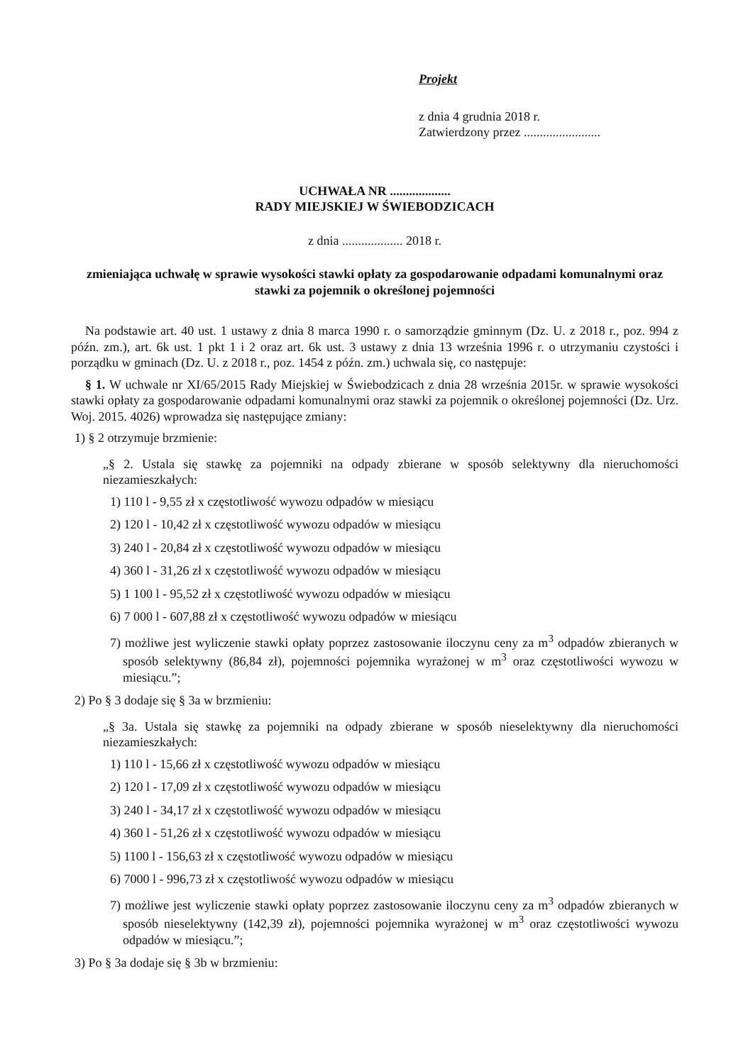Projekt
z dnia 4 grudnia 2018 r.
Zatwierdzony przez ........................
UCHWAŁA NR ...................
RADY MIEJSKIEJ W ŚWIEBODZICACH
z dnia ................... 2018 r.
zmieniająca uchwałę w sprawie wysokości stawki opłaty za gospodarowanie odpadami komunalnymi oraz stawki za pojemnik o określonej pojemności
Na podstawie art. 40 ust. 1 ustawy z dnia 8 marca 1990 r. o samorządzie gminnym (Dz. U. z 2018 r., poz. 994 z późn. zm.), art. 6k ust. 1 pkt 1 i 2 oraz art. 6k ust. 3 ustawy z dnia 13 września 1996 r. o utrzymaniu czystości i porządku w gminach (Dz. U. z 2018 r., poz. 1454 z późn. zm.) uchwala się, co następuje:
§ 1. W uchwale nr XI/65/2015 Rady Miejskiej w Świebodzicach z dnia 28 września 2015r. w sprawie wysokości stawki opłaty za gospodarowanie odpadami komunalnymi oraz stawki za pojemnik o określonej pojemności (Dz. Urz. Woj. 2015. 4026) wprowadza się następujące zmiany:
1) § 2 otrzymuje brzmienie:
„§ 2. Ustala się stawkę za pojemniki na odpady zbierane w sposób selektywny dla nieruchomości niezamieszkałych:
1) 110 l - 9,55 zł x częstotliwość wywozu odpadów w miesiącu
2) 120 l - 10,42 zł x częstotliwość wywozu odpadów w miesiącu
3) 240 l - 20,84 zł x częstotliwość wywozu odpadów w miesiącu
4) 360 l - 31,26 zł x częstotliwość wywozu odpadów w miesiącu
5) 1 100 l - 95,52 zł x częstotliwość wywozu odpadów w miesiącu
6) 7 000 l - 607,88 zł x częstotliwość wywozu odpadów w miesiącu
7) możliwe jest wyliczenie stawki opłaty poprzez zastosowanie iloczynu ceny za m<sup>3</sup> odpadów zbieranych w sposób selektywny (86,84 zł), pojemności pojemnika wyrażonej w m<sup>3</sup> oraz częstotliwości wywozu w miesiącu.”;
2) Po § 3 dodaje się § 3a w brzmieniu:
„§ 3a. Ustala się stawkę za pojemniki na odpady zbierane w sposób nieselektywny dla nieruchomości niezamieszkałych:
1) 110 l - 15,66 zł x częstotliwość wywozu odpadów w miesiącu
2) 120 l - 17,09 zł x częstotliwość wywozu odpadów w miesiącu
3) 240 l - 34,17 zł x częstotliwość wywozu odpadów w miesiącu
4) 360 l - 51,26 zł x częstotliwość wywozu odpadów w miesiącu
5) 1100 l - 156,63 zł x częstotliwość wywozu odpadów w miesiącu
6) 7000 l - 996,73 zł x częstotliwość wywozu odpadów w miesiącu
7) możliwe jest wyliczenie stawki opłaty poprzez zastosowanie iloczynu ceny za m<sup>3</sup> odpadów zbieranych w sposób nieselektywny (142,39 zł), pojemności pojemnika wyrażonej w m<sup>3</sup> oraz częstotliwości wywozu odpadów w miesiącu.”;
3) Po § 3a dodaje się § 3b w brzmieniu: